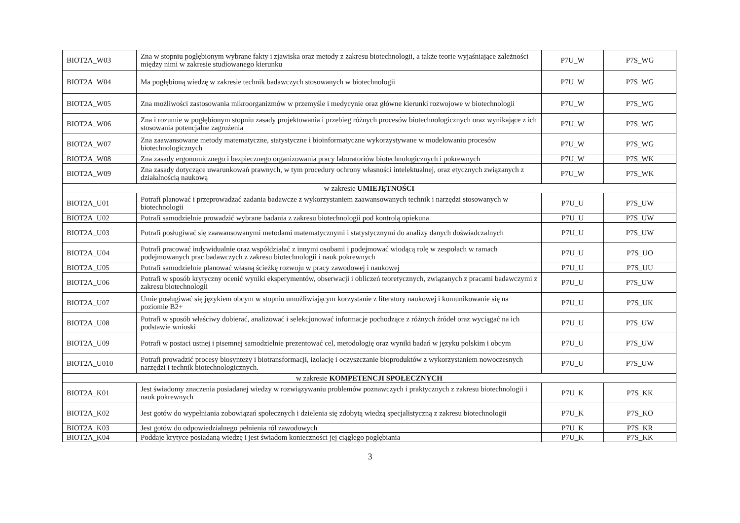| BIOT2A_W03 | Zna w stopniu pogłębionym wybrane fakty i zjawiska oraz metody z zakresu biotechnologii, a także teorie wyjaśniające zależności między nimi w zakresie studiowanego kierunku | P7U_W | P7S_WG |
| BIOT2A_W04 | Ma pogłębioną wiedzę w zakresie technik badawczych stosowanych w biotechnologii | P7U_W | P7S_WG |
| BIOT2A_W05 | Zna możliwości zastosowania mikroorganizmów w przemyśle i medycynie oraz główne kierunki rozwojowe w biotechnologii | P7U_W | P7S_WG |
| BIOT2A_W06 | Zna i rozumie w pogłębionym stopniu zasady projektowania i przebieg różnych procesów biotechnologicznych oraz wynikające z ich stosowania potencjalne zagrożenia | P7U_W | P7S_WG |
| BIOT2A_W07 | Zna zaawansowane metody matematyczne, statystyczne i bioinformatyczne wykorzystywane w modelowaniu procesów biotechnologicznych | P7U_W | P7S_WG |
| BIOT2A_W08 | Zna zasady ergonomicznego i bezpiecznego organizowania pracy laboratoriów biotechnologicznych i pokrewnych | P7U_W | P7S_WK |
| BIOT2A_W09 | Zna zasady dotyczące uwarunkowań prawnych, w tym procedury ochrony własności intelektualnej, oraz etycznych związanych z działalnością naukową | P7U_W | P7S_WK |
| w zakresie UMIEJĘTNOŚCI | | | |
| BIOT2A_U01 | Potrafi planować i przeprowadzać zadania badawcze z wykorzystaniem zaawansowanych technik i narzędzi stosowanych w biotechnologii | P7U_U | P7S_UW |
| BIOT2A_U02 | Potrafi samodzielnie prowadzić wybrane badania z zakresu biotechnologii pod kontrolą opiekuna | P7U_U | P7S_UW |
| BIOT2A_U03 | Potrafi posługiwać się zaawansowanymi metodami matematycznymi i statystycznymi do analizy danych doświadczalnych | P7U_U | P7S_UW |
| BIOT2A_U04 | Potrafi pracować indywidualnie oraz współdziałać z innymi osobami i podejmować wiodącą rolę w zespołach w ramach podejmowanych prac badawczych z zakresu biotechnologii i nauk pokrewnych | P7U_U | P7S_UO |
| BIOT2A_U05 | Potrafi samodzielnie planować własną ścieżkę rozwoju w pracy zawodowej i naukowej | P7U_U | P7S_UU |
| BIOT2A_U06 | Potrafi w sposób krytyczny ocenić wyniki eksperymentów, obserwacji i obliczeń teoretycznych, związanych z pracami badawczymi z zakresu biotechnologii | P7U_U | P7S_UW |
| BIOT2A_U07 | Umie posługiwać się językiem obcym w stopniu umożliwiającym korzystanie z literatury naukowej i komunikowanie się na poziomie B2+ | P7U_U | P7S_UK |
| BIOT2A_U08 | Potrafi w sposób właściwy dobierać, analizować i selekcjonować informacje pochodzące z różnych źródeł oraz wyciągać na ich podstawie wnioski | P7U_U | P7S_UW |
| BIOT2A_U09 | Potrafi w postaci ustnej i pisemnej samodzielnie prezentować cel, metodologię oraz wyniki badań w języku polskim i obcym | P7U_U | P7S_UW |
| BIOT2A_U010 | Potrafi prowadzić procesy biosyntezy i biotransformacji, izolację i oczyszczanie bioproduktów z wykorzystaniem nowoczesnych narzędzi i technik biotechnologicznych. | P7U_U | P7S_UW |
| w zakresie KOMPETENCJI SPOŁECZNYCH | | | |
| BIOT2A_K01 | Jest świadomy znaczenia posiadanej wiedzy w rozwiązywaniu problemów poznawczych i praktycznych z zakresu biotechnologii i nauk pokrewnych | P7U_K | P7S_KK |
| BIOT2A_K02 | Jest gotów do wypełniania zobowiązań społecznych i dzielenia się zdobytą wiedzą specjalistyczną z zakresu biotechnologii | P7U_K | P7S_KO |
| BIOT2A_K03 | Jest gotów do odpowiedzialnego pełnienia ról zawodowych | P7U_K | P7S_KR |
| BIOT2A_K04 | Poddaje krytyce posiadaną wiedzę i jest świadom konieczności jej ciągłego pogłębiania | P7U_K | P7S_KK |
3